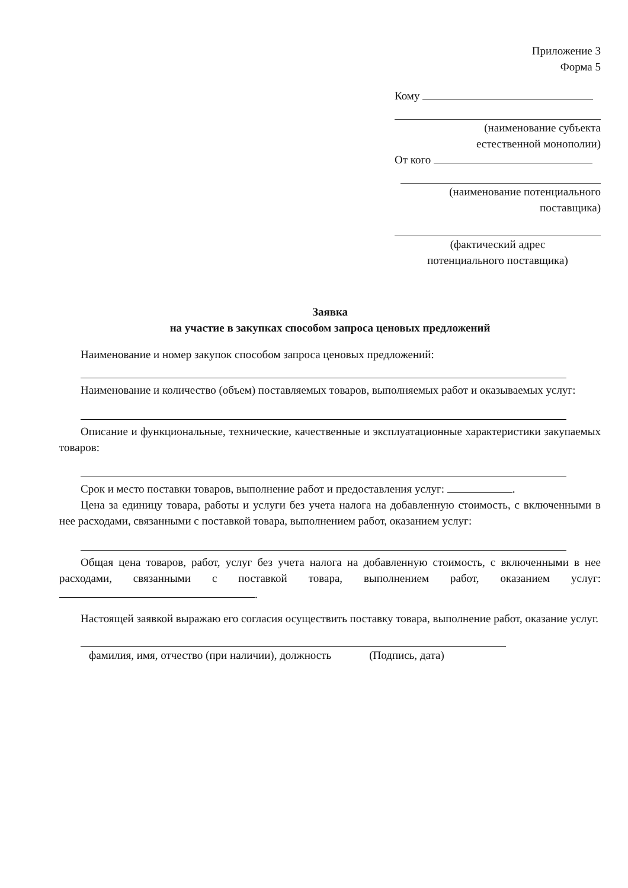Приложение 3
Форма 5
Кому
(наименование субъекта
естественной монополии)
От кого
(наименование потенциального
поставщика)
(фактический адрес
потенциального поставщика)
Заявка
на участие в закупках способом запроса ценовых предложений
Наименование и номер закупок способом запроса ценовых предложений:
Наименование и количество (объем) поставляемых товаров, выполняемых работ и оказываемых услуг:
Описание и функциональные, технические, качественные и эксплуатационные характеристики закупаемых товаров:
Срок и место поставки товаров, выполнение работ и предоставления услуг: .
Цена за единицу товара, работы и услуги без учета налога на добавленную стоимость, с включенными в нее расходами, связанными с поставкой товара, выполнением работ, оказанием услуг:
Общая цена товаров, работ, услуг без учета налога на добавленную стоимость, с включенными в нее расходами, связанными с поставкой товара, выполнением работ, оказанием услуг: .
Настоящей заявкой выражаю его согласия осуществить поставку товара, выполнение работ, оказание услуг.
фамилия, имя, отчество (при наличии), должность (Подпись, дата)